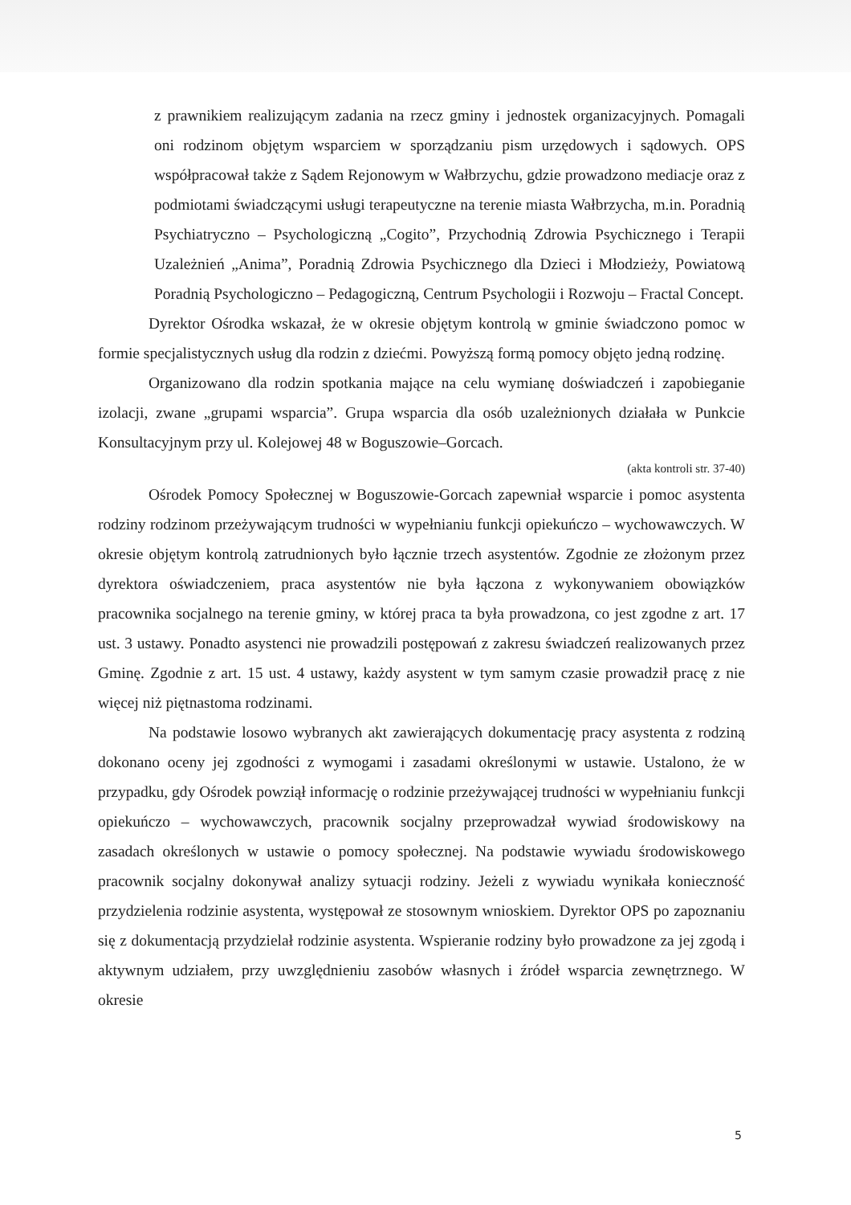z prawnikiem realizującym zadania na rzecz gminy i jednostek organizacyjnych. Pomagali oni rodzinom objętym wsparciem w sporządzaniu pism urzędowych i sądowych. OPS współpracował także z Sądem Rejonowym w Wałbrzychu, gdzie prowadzono mediacje oraz z podmiotami świadczącymi usługi terapeutyczne na terenie miasta Wałbrzycha, m.in. Poradnią Psychiatryczno – Psychologiczną „Cogito”, Przychodnią Zdrowia Psychicznego i Terapii Uzależnień „Anima”, Poradnią Zdrowia Psychicznego dla Dzieci i Młodzieży, Powiatową Poradnią Psychologiczno – Pedagogiczną, Centrum Psychologii i Rozwoju – Fractal Concept.
Dyrektor Ośrodka wskazał, że w okresie objętym kontrolą w gminie świadczono pomoc w formie specjalistycznych usług dla rodzin z dziećmi. Powyższą formą pomocy objęto jedną rodzinę.
Organizowano dla rodzin spotkania mające na celu wymianę doświadczeń i zapobieganie izolacji, zwane „grupami wsparcia”. Grupa wsparcia dla osób uzależnionych działała w Punkcie Konsultacyjnym przy ul. Kolejowej 48 w Boguszowie–Gorcach.
(akta kontroli str. 37-40)
Ośrodek Pomocy Społecznej w Boguszowie-Gorcach zapewniał wsparcie i pomoc asystenta rodziny rodzinom przeżywającym trudności w wypełnianiu funkcji opiekuńczo – wychowawczych. W okresie objętym kontrolą zatrudnionych było łącznie trzech asystentów. Zgodnie ze złożonym przez dyrektora oświadczeniem, praca asystentów nie była łączona z wykonywaniem obowiązków pracownika socjalnego na terenie gminy, w której praca ta była prowadzona, co jest zgodne z art. 17 ust. 3 ustawy. Ponadto asystenci nie prowadzili postępowań z zakresu świadczeń realizowanych przez Gminę. Zgodnie z art. 15 ust. 4 ustawy, każdy asystent w tym samym czasie prowadził pracę z nie więcej niż piętnastoma rodzinami.
Na podstawie losowo wybranych akt zawierających dokumentację pracy asystenta z rodziną dokonano oceny jej zgodności z wymogami i zasadami określonymi w ustawie. Ustalono, że w przypadku, gdy Ośrodek powziął informację o rodzinie przeżywającej trudności w wypełnianiu funkcji opiekuńczo – wychowawczych, pracownik socjalny przeprowadzał wywiad środowiskowy na zasadach określonych w ustawie o pomocy społecznej. Na podstawie wywiadu środowiskowego pracownik socjalny dokonywał analizy sytuacji rodziny. Jeżeli z wywiadu wynikała konieczność przydzielenia rodzinie asystenta, występował ze stosownym wnioskiem. Dyrektor OPS po zapoznaniu się z dokumentacją przydzielał rodzinie asystenta. Wspieranie rodziny było prowadzone za jej zgodą i aktywnym udziałem, przy uwzględnieniu zasobów własnych i źródeł wsparcia zewnętrznego. W okresie
5